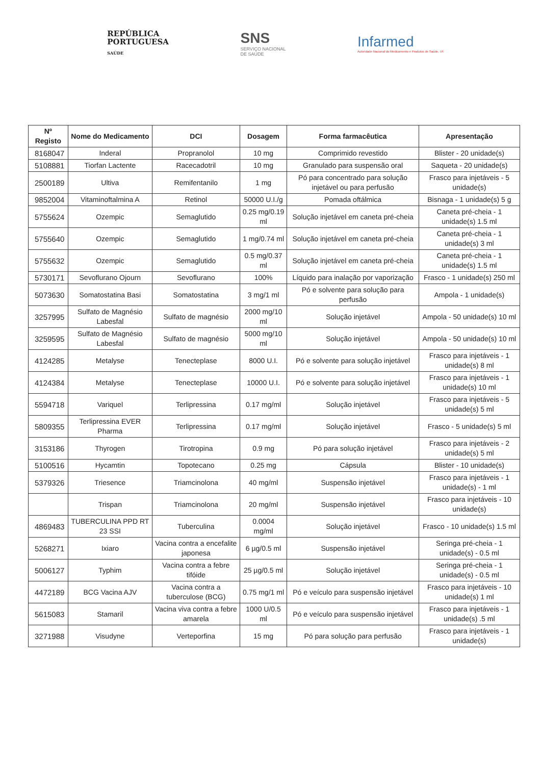REPÚBLICA
PORTUGUESA
SAÚDE
SNS
SERVIÇO NACIONAL
DE SAÚDE
Infarmed
Autoridade Nacional do Medicamento e Produtos de Saúde, I.P.
| Nº Registo | Nome do Medicamento | DCI | Dosagem | Forma farmacêutica | Apresentação |
| --- | --- | --- | --- | --- | --- |
| 8168047 | Inderal | Propranolol | 10 mg | Comprimido revestido | Blister - 20 unidade(s) |
| 5108881 | Tiorfan Lactente | Racecadotril | 10 mg | Granulado para suspensão oral | Saqueta - 20 unidade(s) |
| 2500189 | Ultiva | Remifentanilo | 1 mg | Pó para concentrado para solução injetável ou para perfusão | Frasco para injetáveis - 5 unidade(s) |
| 9852004 | Vitaminoftalmina A | Retinol | 50000 U.I./g | Pomada oftálmica | Bisnaga - 1 unidade(s) 5 g |
| 5755624 | Ozempic | Semaglutido | 0.25 mg/0.19 ml | Solução injetável em caneta pré-cheia | Caneta pré-cheia - 1 unidade(s) 1.5 ml |
| 5755640 | Ozempic | Semaglutido | 1 mg/0.74 ml | Solução injetável em caneta pré-cheia | Caneta pré-cheia - 1 unidade(s) 3 ml |
| 5755632 | Ozempic | Semaglutido | 0.5 mg/0.37 ml | Solução injetável em caneta pré-cheia | Caneta pré-cheia - 1 unidade(s) 1.5 ml |
| 5730171 | Sevoflurano Ojourn | Sevoflurano | 100% | Líquido para inalação por vaporização | Frasco - 1 unidade(s) 250 ml |
| 5073630 | Somatostatina Basi | Somatostatina | 3 mg/1 ml | Pó e solvente para solução para perfusão | Ampola - 1 unidade(s) |
| 3257995 | Sulfato de Magnésio Labesfal | Sulfato de magnésio | 2000 mg/10 ml | Solução injetável | Ampola - 50 unidade(s) 10 ml |
| 3259595 | Sulfato de Magnésio Labesfal | Sulfato de magnésio | 5000 mg/10 ml | Solução injetável | Ampola - 50 unidade(s) 10 ml |
| 4124285 | Metalyse | Tenecteplase | 8000 U.I. | Pó e solvente para solução injetável | Frasco para injetáveis - 1 unidade(s) 8 ml |
| 4124384 | Metalyse | Tenecteplase | 10000 U.I. | Pó e solvente para solução injetável | Frasco para injetáveis - 1 unidade(s) 10 ml |
| 5594718 | Variquel | Terlipressina | 0.17 mg/ml | Solução injetável | Frasco para injetáveis - 5 unidade(s) 5 ml |
| 5809355 | Terlipressina EVER Pharma | Terlipressina | 0.17 mg/ml | Solução injetável | Frasco - 5 unidade(s) 5 ml |
| 3153186 | Thyrogen | Tirotropina | 0.9 mg | Pó para solução injetável | Frasco para injetáveis - 2 unidade(s) 5 ml |
| 5100516 | Hycamtin | Topotecano | 0.25 mg | Cápsula | Blister - 10 unidade(s) |
| 5379326 | Triesence | Triamcinolona | 40 mg/ml | Suspensão injetável | Frasco para injetáveis - 1 unidade(s) - 1 ml |
| | Trispan | Triamcinolona | 20 mg/ml | Suspensão injetável | Frasco para injetáveis - 10 unidade(s) |
| 4869483 | TUBERCULINA PPD RT 23 SSI | Tuberculina | 0.0004 mg/ml | Solução injetável | Frasco - 10 unidade(s) 1.5 ml |
| 5268271 | Ixiaro | Vacina contra a encefalite japonesa | 6 µg/0.5 ml | Suspensão injetável | Seringa pré-cheia - 1 unidade(s) - 0.5 ml |
| 5006127 | Typhim | Vacina contra a febre tifóide | 25 µg/0.5 ml | Solução injetável | Seringa pré-cheia - 1 unidade(s) - 0.5 ml |
| 4472189 | BCG Vacina AJV | Vacina contra a tuberculose (BCG) | 0.75 mg/1 ml | Pó e veículo para suspensão injetável | Frasco para injetáveis - 10 unidade(s) 1 ml |
| 5615083 | Stamaril | Vacina viva contra a febre amarela | 1000 U/0.5 ml | Pó e veículo para suspensão injetável | Frasco para injetáveis - 1 unidade(s) .5 ml |
| 3271988 | Visudyne | Verteporfina | 15 mg | Pó para solução para perfusão | Frasco para injetáveis - 1 unidade(s) |